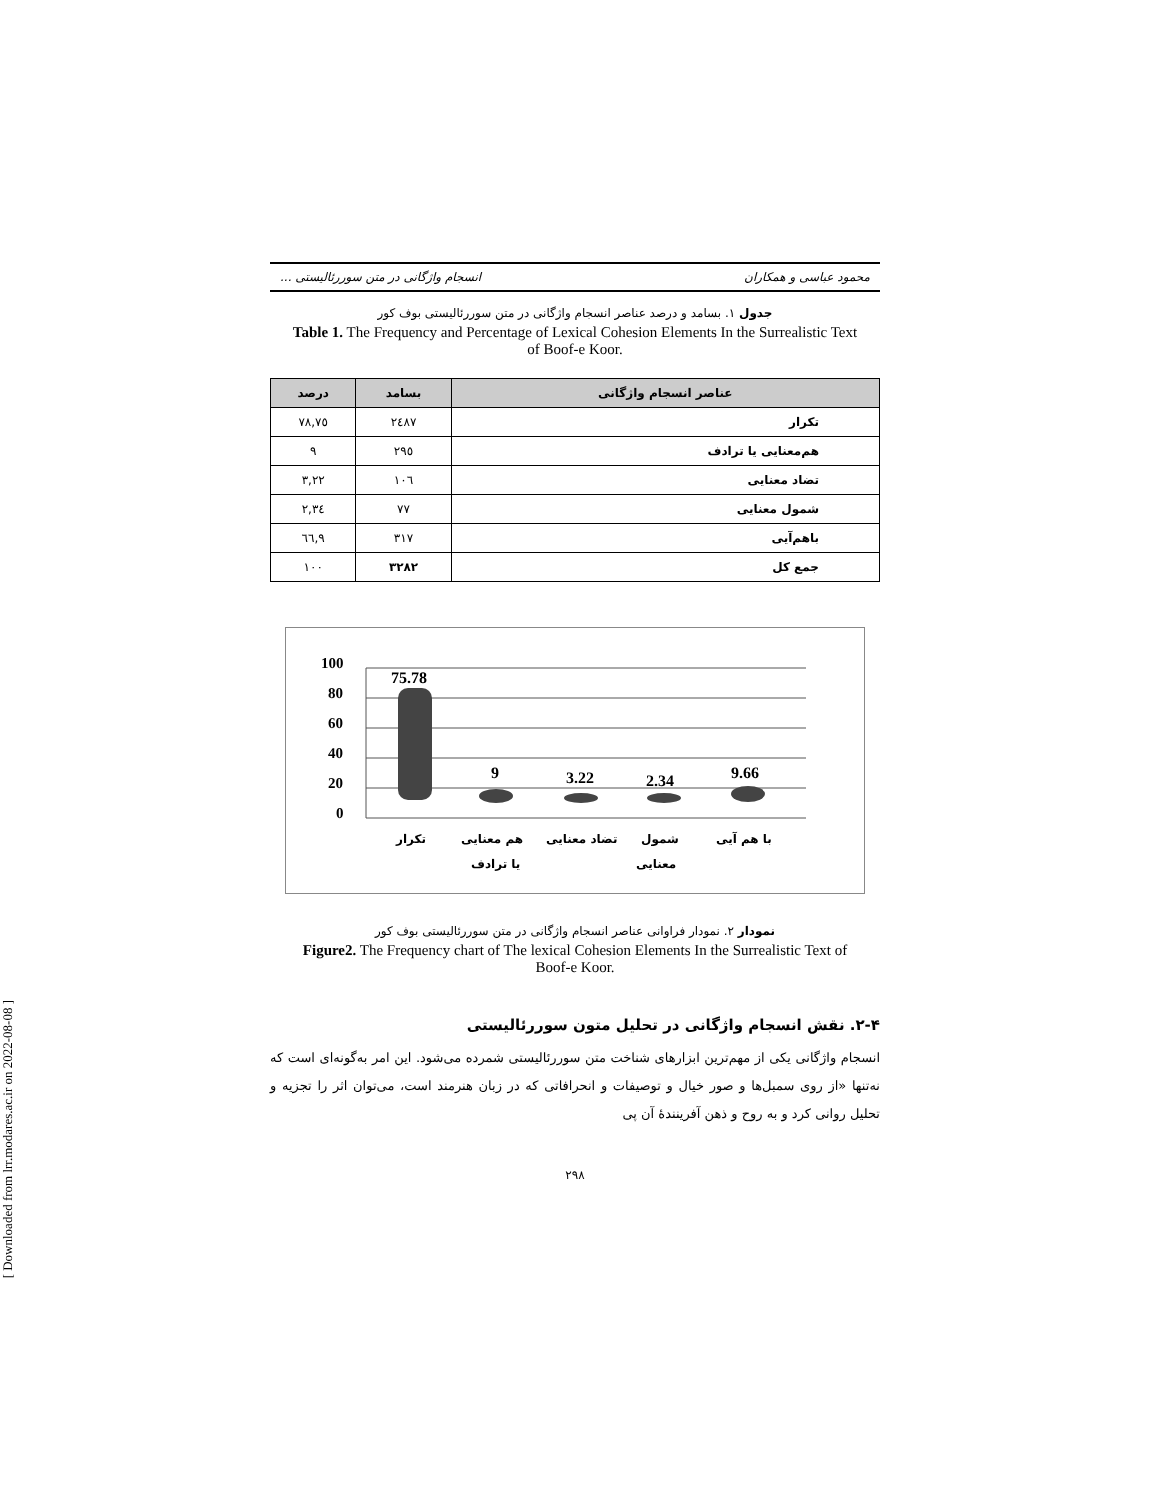[ Downloaded from lrr.modares.ac.ir on 2022-08-08 ]
محمود عباسی و همکاران انسجام واژگانی در متن سوررئالیستی ...
جدول ۱. بسامد و درصد عناصر انسجام واژگانی در متن سوررئالیستی بوف کور
Table 1. The Frequency and Percentage of Lexical Cohesion Elements In the Surrealistic Text of Boof-e Koor.
| عناصر انسجام واژگانی | بسامد | درصد |
| --- | --- | --- |
| تکرار | ۲٤۸۷ | ۷٥,۷۸ |
| هم‌معنایی یا ترادف | ۲۹٥ | ۹ |
| تضاد معنایی | ۱۰٦ | ۳,۲۲ |
| شمول معنایی | ۷۷ | ۲,۳٤ |
| باهم‌آیی | ۳۱۷ | ۹,٦٦ |
| جمع کل | ۳۲۸۲ | ۱۰۰ |
100
80
60
40
20
0
75.78
9
3.22
2.34
9.66
تکرار
هم معنایی
یا ترادف
تضاد معنایی
شمول
معنایی
با هم آیی
نمودار ۲. نمودار فراوانی عناصر انسجام واژگانی در متن سوررئالیستی بوف کور
Figure2. The Frequency chart of The lexical Cohesion Elements In the Surrealistic Text of Boof-e Koor.
۲-۴. نقش انسجام واژگانی در تحلیل متون سوررئالیستی
انسجام واژگانی یکی از مهم‌ترین ابزارهای شناخت متن سوررئالیستی شمرده می‌شود. این امر به‌گونه‌ای است که نه‌تنها «از روی سمبل‌ها و صور خیال و توصیفات و انحرافاتی که در زبان هنرمند است، می‌توان اثر را تجزیه و تحلیل روانی کرد و به روح و ذهن آفرینندۀ آن پی
۲۹۸